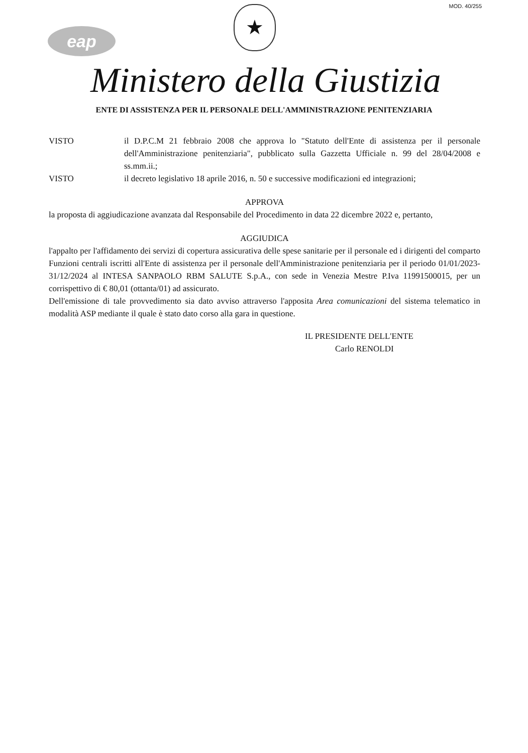MOD. 40/255
eap
★
Ministero della Giustizia
ENTE DI ASSISTENZA PER IL PERSONALE DELL'AMMINISTRAZIONE PENITENZIARIA
VISTO il D.P.C.M 21 febbraio 2008 che approva lo "Statuto dell'Ente di assistenza per il personale dell'Amministrazione penitenziaria", pubblicato sulla Gazzetta Ufficiale n. 99 del 28/04/2008 e ss.mm.ii.;
VISTO il decreto legislativo 18 aprile 2016, n. 50 e successive modificazioni ed integrazioni;
APPROVA
la proposta di aggiudicazione avanzata dal Responsabile del Procedimento in data 22 dicembre 2022 e, pertanto,
AGGIUDICA
l'appalto per l'affidamento dei servizi di copertura assicurativa delle spese sanitarie per il personale ed i dirigenti del comparto Funzioni centrali iscritti all'Ente di assistenza per il personale dell'Amministrazione penitenziaria per il periodo 01/01/2023-31/12/2024 al INTESA SANPAOLO RBM SALUTE S.p.A., con sede in Venezia Mestre P.Iva 11991500015, per un corrispettivo di € 80,01 (ottanta/01) ad assicurato.
Dell'emissione di tale provvedimento sia dato avviso attraverso l'apposita Area comunicazioni del sistema telematico in modalità ASP mediante il quale è stato dato corso alla gara in questione.
IL PRESIDENTE DELL'ENTE
Carlo RENOLDI